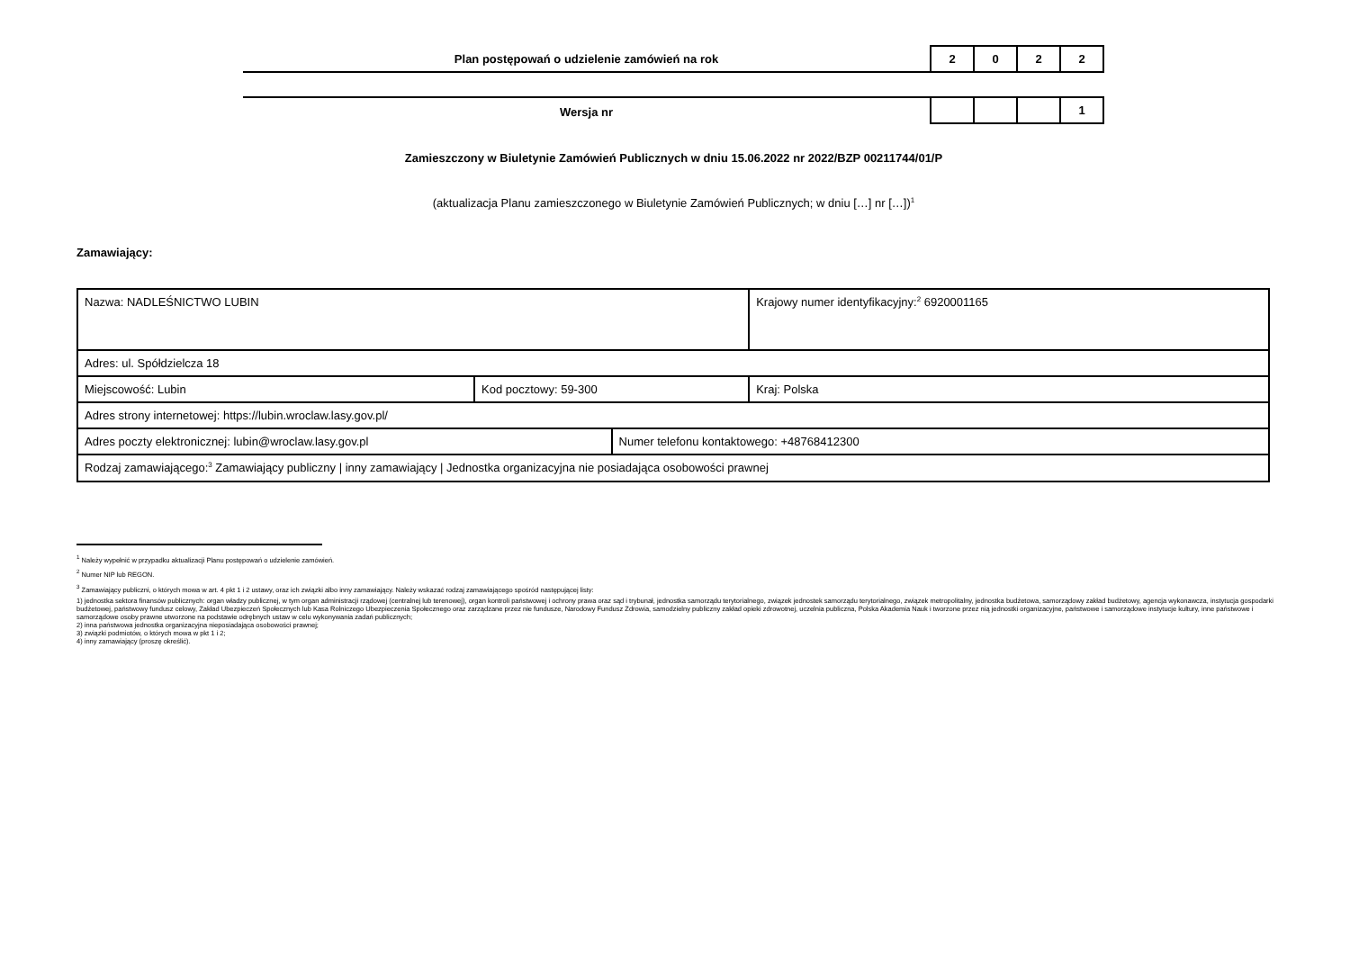Plan postępowań o udzielenie zamówień na rok
2 0 2 2
Wersja nr
1
Zamieszczony w Biuletynie Zamówień Publicznych w dniu 15.06.2022 nr 2022/BZP 00211744/01/P
(aktualizacja Planu zamieszczonego w Biuletynie Zamówień Publicznych; w dniu […] nr […])<sup>1</sup>
Zamawiający:
| Nazwa: NADLEŚNICTWO LUBIN | | | Krajowy numer identyfikacyjny:<sup>2</sup> 6920001165 |
| Adres: ul. Spółdzielcza 18 | | | |
| Miejscowość: Lubin | Kod pocztowy: 59-300 | | Kraj: Polska |
| Adres strony internetowej: https://lubin.wroclaw.lasy.gov.pl/ | | | |
| Adres poczty elektronicznej: lubin@wroclaw.lasy.gov.pl | | Numer telefonu kontaktowego: +48768412300 | |
| Rodzaj zamawiającego:<sup>3</sup> Zamawiający publiczny / inny zamawiający / Jednostka organizacyjna nie posiadająca osobowości prawnej | | | |
<sup>1</sup> Należy wypełnić w przypadku aktualizacji Planu postępowań o udzielenie zamówień.
<sup>2</sup> Numer NIP lub REGON.
<sup>3</sup> Zamawiający publiczni, o których mowa w art. 4 pkt 1 i 2 ustawy, oraz ich związki albo inny zamawiający. Należy wskazać rodzaj zamawiającego spośród następującej listy:
1) jednostka sektora finansów publicznych: organ władzy publicznej, w tym organ administracji rządowej (centralnej lub terenowej), organ kontroli państwowej i ochrony prawa oraz sąd i trybunał, jednostka samorządu terytorialnego, związek jednostek samorządu terytorialnego, związek metropolitalny, jednostka budżetowa, samorządowy zakład budżetowy, agencja wykonawcza, instytucja gospodarki budżetowej, państwowy fundusz celowy, Zakład Ubezpieczeń Społecznych lub Kasa Rolniczego Ubezpieczenia Społecznego oraz zarządzane przez nie fundusze, Narodowy Fundusz Zdrowia, samodzielny publiczny zakład opieki zdrowotnej, uczelnia publiczna, Polska Akademia Nauk i tworzone przez nią jednostki organizacyjne, państwowe i samorządowe instytucje kultury, inne państwowe i samorządowe osoby prawne utworzone na podstawie odrębnych ustaw w celu wykonywania zadań publicznych;
2) inna państwowa jednostka organizacyjna nieposiadająca osobowości prawnej;
3) związki podmiotów, o których mowa w pkt 1 i 2;
4) inny zamawiający (proszę określić).